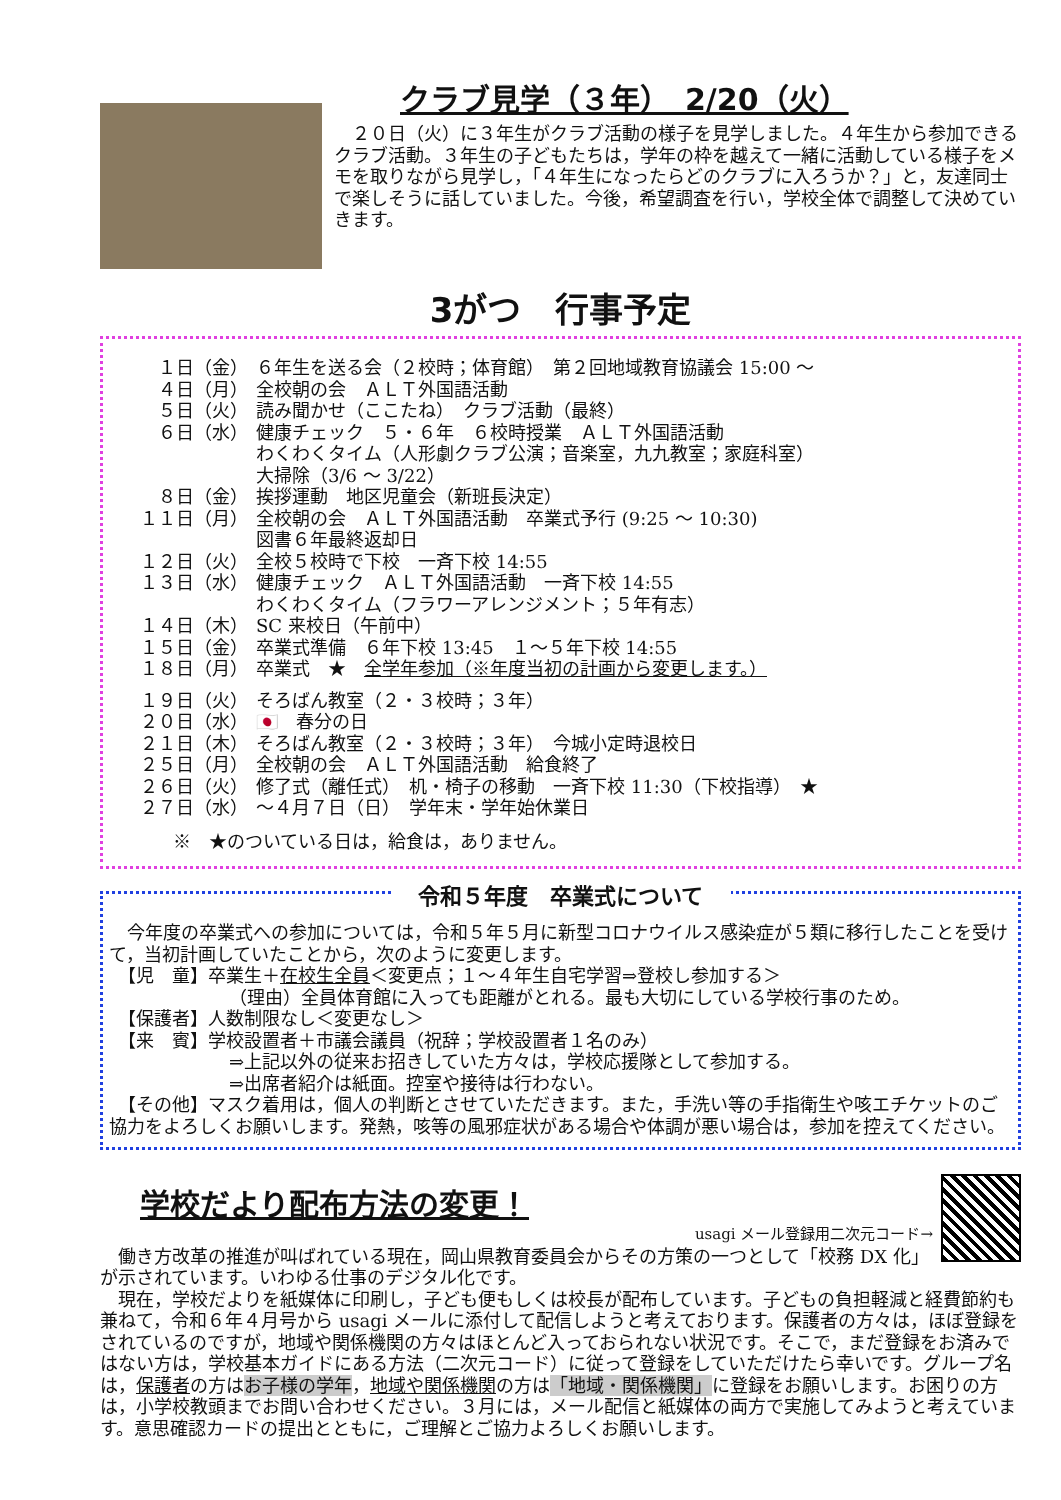クラブ見学（３年）　2/20（火）
　２０日（火）に３年生がクラブ活動の様子を見学しました。４年生から参加できるクラブ活動。３年生の子どもたちは，学年の枠を越えて一緒に活動している様子をメモを取りながら見学し，「４年生になったらどのクラブに入ろうか？」と，友達同士で楽しそうに話していました。今後，希望調査を行い，学校全体で調整して決めていきます。
3がつ　行事予定
１日（金） ６年生を送る会（２校時；体育館）　第２回地域教育協議会 15:00 ～
４日（月） 全校朝の会　ＡＬＴ外国語活動
５日（火） 読み聞かせ（ここたね）　クラブ活動（最終）
６日（水） 健康チェック　５・６年　６校時授業　ＡＬＴ外国語活動
わくわくタイム（人形劇クラブ公演；音楽室，九九教室；家庭科室）
大掃除（3/6 ～ 3/22）
８日（金） 挨拶運動　地区児童会（新班長決定）
１１日（月） 全校朝の会　ＡＬＴ外国語活動　卒業式予行 (9:25 ～ 10:30)
図書６年最終返却日
１２日（火） 全校５校時で下校　一斉下校 14:55
１３日（水） 健康チェック　ＡＬＴ外国語活動　一斉下校 14:55
わくわくタイム（フラワーアレンジメント；５年有志）
１４日（木） SC 来校日（午前中）
１５日（金） 卒業式準備　６年下校 13:45　１～５年下校 14:55
１８日（月） 卒業式　★　全学年参加（※年度当初の計画から変更します。）
１９日（火） そろばん教室（２・３校時；３年）
２０日（水） 🇯🇵　春分の日
２１日（木） そろばん教室（２・３校時；３年）　今城小定時退校日
２５日（月） 全校朝の会　ＡＬＴ外国語活動　給食終了
２６日（火） 修了式（離任式）　机・椅子の移動　一斉下校 11:30（下校指導）　★
２７日（水） ～４月７日（日）　学年末・学年始休業日
※　★のついている日は，給食は，ありません。
令和５年度　卒業式について
　今年度の卒業式への参加については，令和５年５月に新型コロナウイルス感染症が５類に移行したことを受けて，当初計画していたことから，次のように変更します。
　【児　童】卒業生＋在校生全員＜変更点；１～４年生自宅学習⇒登校し参加する＞
（理由）全員体育館に入っても距離がとれる。最も大切にしている学校行事のため。
　【保護者】人数制限なし＜変更なし＞
　【来　賓】学校設置者＋市議会議員（祝辞；学校設置者１名のみ）
⇒上記以外の従来お招きしていた方々は，学校応援隊として参加する。
⇒出席者紹介は紙面。控室や接待は行わない。
　【その他】マスク着用は，個人の判断とさせていただきます。また，手洗い等の手指衛生や咳エチケットのご協力をよろしくお願いします。発熱，咳等の風邪症状がある場合や体調が悪い場合は，参加を控えてください。
学校だより配布方法の変更！
usagi メール登録用二次元コード→
　働き方改革の推進が叫ばれている現在，岡山県教育委員会からその方策の一つとして「校務 DX 化」が示されています。いわゆる仕事のデジタル化です。
　現在，学校だよりを紙媒体に印刷し，子ども便もしくは校長が配布しています。子どもの負担軽減と経費節約も兼ねて，令和６年４月号から usagi メールに添付して配信しようと考えております。保護者の方々は，ほぼ登録をされているのですが，地域や関係機関の方々はほとんど入っておられない状況です。そこで，まだ登録をお済みではない方は，学校基本ガイドにある方法（二次元コード）に従って登録をしていただけたら幸いです。グループ名は，保護者の方はお子様の学年，地域や関係機関の方は「地域・関係機関」に登録をお願いします。お困りの方は，小学校教頭までお問い合わせください。３月には，メール配信と紙媒体の両方で実施してみようと考えています。意思確認カードの提出とともに，ご理解とご協力よろしくお願いします。